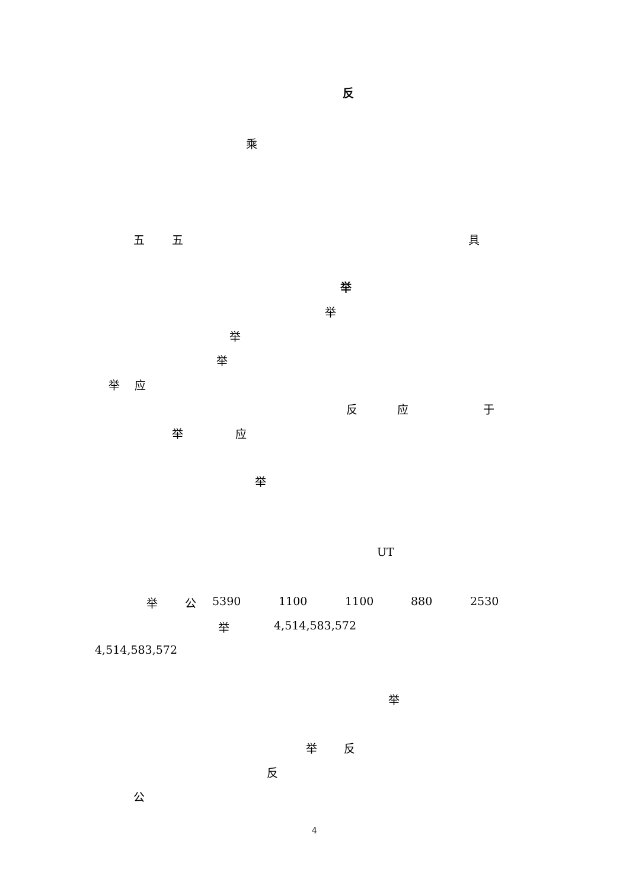反
乘
五 五 具
举
举
举
举
举 应
反 应 于
举 应
举
UT
举 公 5390 1100 1100 880 2530
举 4,514,583,572
4,514,583,572
举
举 反
反
公
4